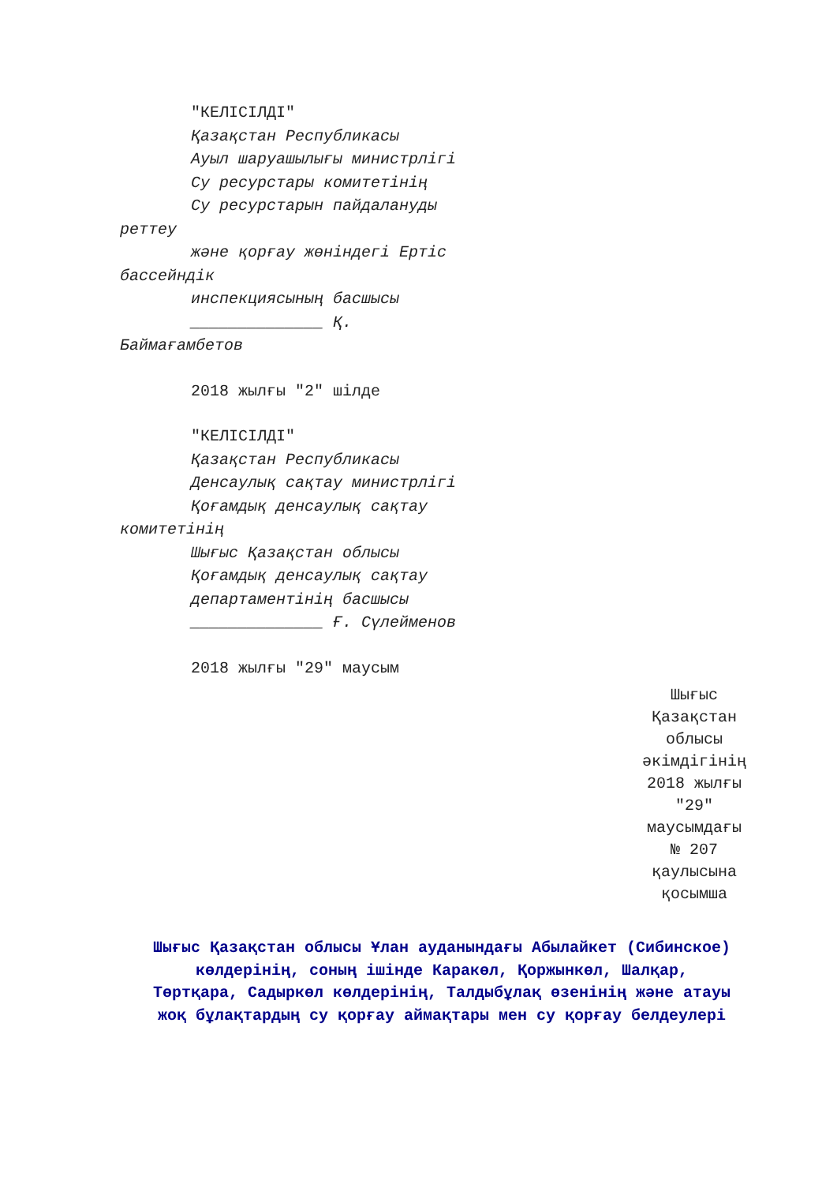"КЕЛІСІЛДІ"
Қазақстан Республикасы
Ауыл шаруашылығы министрлігі
Су ресурстары комитетінің
Су ресурстарын пайдалануды
реттеу
және қорғау жөніндегі Ертіс
бассейндік
инспекциясының басшысы
______________ Қ.
Баймағамбетов
2018 жылғы "2" шілде
"КЕЛІСІЛДІ"
Қазақстан Республикасы
Денсаулық сақтау министрлігі
Қоғамдық денсаулық сақтау
комитетінің
Шығыс Қазақстан облысы
Қоғамдық денсаулық сақтау
департаментінің басшысы
______________ Ғ. Сүлейменов
2018 жылғы "29" маусым
Шығыс
Қазақстан
облысы
әкімдігінің
2018 жылғы
"29"
маусымдағы
№ 207
қаулысына
қосымша
Шығыс Қазақстан облысы Ұлан ауданындағы Абылайкет (Сибинское) көлдерінің, соның ішінде Каракөл, Қоржынкөл, Шалқар, Төртқара, Садыркөл көлдерінің, Талдыбұлақ өзенінің және атауы жоқ бұлақтардың су қорғау аймақтары мен су қорғау белдеулері